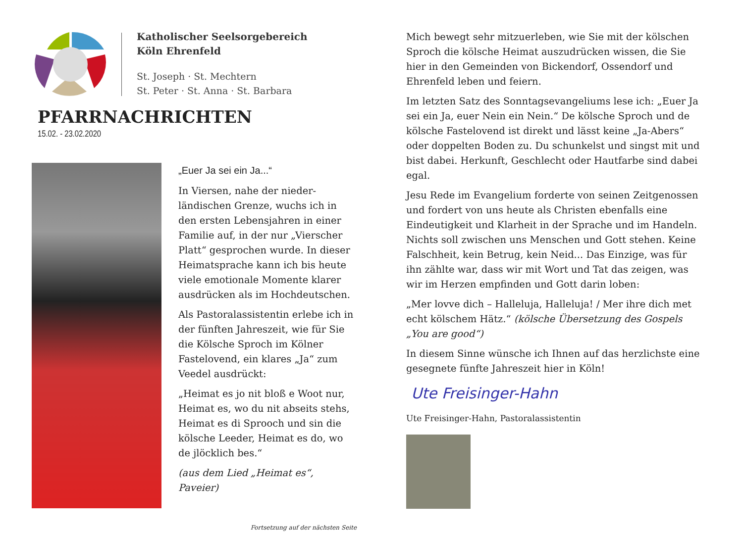Katholischer Seelsorgebereich
Köln Ehrenfeld
St. Joseph · St. Mechtern
St. Peter · St. Anna · St. Barbara
PFARRNACHRICHTEN
15.02. - 23.02.2020
„Euer Ja sei ein Ja...“
In Viersen, nahe der nieder­ländischen Grenze, wuchs ich in den ersten Lebensjahren in einer Familie auf, in der nur „Vierscher Platt“ gesprochen wurde. In dieser Heimatsprache kann ich bis heute viele emotionale Momente klarer ausdrücken als im Hochdeutschen.
Als Pastoralassistentin erlebe ich in der fünften Jahreszeit, wie für Sie die Kölsche Sproch im Kölner Fastelovend, ein klares „Ja“ zum Veedel ausdrückt:
„Heimat es jo nit bloß e Woot nur, Heimat es, wo du nit abseits stehs, Heimat es di Sprooch und sin die kölsche Leeder, Heimat es do, wo de jlöcklich bes.“
(aus dem Lied „Heimat es“, Paveier)
Fortsetzung auf der nächsten Seite
Mich bewegt sehr mitzuerleben, wie Sie mit der kölschen Sproch die kölsche Heimat auszudrücken wissen, die Sie hier in den Gemeinden von Bickendorf, Ossendorf und Ehrenfeld leben und feiern.
Im letzten Satz des Sonntagsevangeliums lese ich: „Euer Ja sei ein Ja, euer Nein ein Nein.“ De kölsche Sproch und de kölsche Fastelovend ist direkt und lässt keine „Ja-Abers“ oder doppelten Boden zu. Du schunkelst und singst mit und bist dabei. Herkunft, Geschlecht oder Hautfarbe sind dabei egal.
Jesu Rede im Evangelium forderte von seinen Zeitgenossen und fordert von uns heute als Christen ebenfalls eine Eindeutigkeit und Klarheit in der Sprache und im Handeln. Nichts soll zwischen uns Menschen und Gott stehen. Keine Falschheit, kein Betrug, kein Neid... Das Einzige, was für ihn zählte war, dass wir mit Wort und Tat das zeigen, was wir im Herzen empfinden und Gott darin loben:
„Mer lovve dich – Halleluja, Halleluja! / Mer ihre dich met echt kölschem Hätz.“ (kölsche Übersetzung des Gospels „You are good“)
In diesem Sinne wünsche ich Ihnen auf das herzlichste eine gesegnete fünfte Jahreszeit hier in Köln!
Ute Freisinger-Hahn
Ute Freisinger-Hahn, Pastoralassistentin